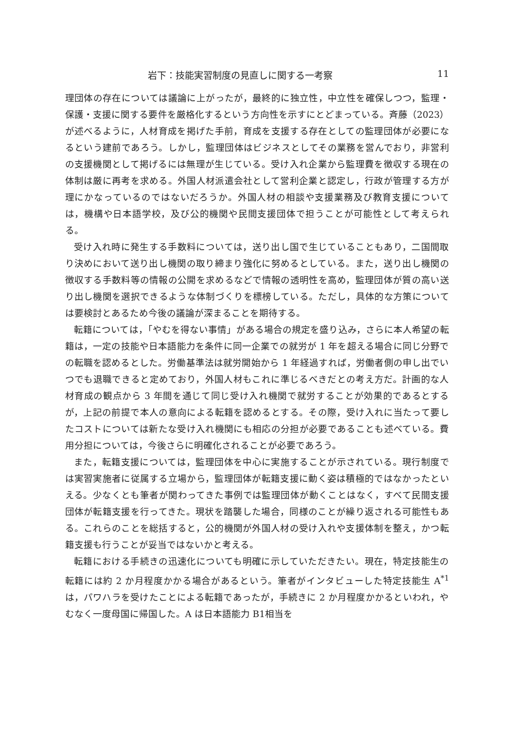岩下：技能実習制度の見直しに関する一考察 11
理団体の存在については議論に上がったが，最終的に独立性，中立性を確保しつつ，監理・保護・支援に関する要件を厳格化するという方向性を示すにとどまっている。斉藤（2023）が述べるように，人材育成を掲げた手前，育成を支援する存在としての監理団体が必要になるという建前であろう。しかし，監理団体はビジネスとしてその業務を営んでおり，非営利の支援機関として掲げるには無理が生じている。受け入れ企業から監理費を徴収する現在の体制は厳に再考を求める。外国人材派遣会社として営利企業と認定し，行政が管理する方が理にかなっているのではないだろうか。外国人材の相談や支援業務及び教育支援については，機構や日本語学校，及び公的機関や民間支援団体で担うことが可能性として考えられる。
受け入れ時に発生する手数料については，送り出し国で生じていることもあり，二国間取り決めにおいて送り出し機関の取り締まり強化に努めるとしている。また，送り出し機関の徴収する手数料等の情報の公開を求めるなどで情報の透明性を高め，監理団体が質の高い送り出し機関を選択できるような体制づくりを標榜している。ただし，具体的な方策については要検討とあるため今後の議論が深まることを期待する。
転籍については，「やむを得ない事情」がある場合の規定を盛り込み，さらに本人希望の転籍は，一定の技能や日本語能力を条件に同一企業での就労が 1 年を超える場合に同じ分野での転職を認めるとした。労働基準法は就労開始から 1 年経過すれば，労働者側の申し出でいつでも退職できると定めており，外国人材もこれに準じるべきだとの考え方だ。計画的な人材育成の観点から 3 年間を通じて同じ受け入れ機関で就労することが効果的であるとするが，上記の前提で本人の意向による転籍を認めるとする。その際，受け入れに当たって要したコストについては新たな受け入れ機関にも相応の分担が必要であることも述べている。費用分担については，今後さらに明確化されることが必要であろう。
また，転籍支援については，監理団体を中心に実施することが示されている。現行制度では実習実施者に従属する立場から，監理団体が転籍支援に動く姿は積極的ではなかったといえる。少なくとも筆者が関わってきた事例では監理団体が動くことはなく，すべて民間支援団体が転籍支援を行ってきた。現状を踏襲した場合，同様のことが繰り返される可能性もある。これらのことを総括すると，公的機関が外国人材の受け入れや支援体制を整え，かつ転籍支援も行うことが妥当ではないかと考える。
転籍における手続きの迅速化についても明確に示していただきたい。現在，特定技能生の転籍には約 2 か月程度かかる場合があるという。筆者がインタビューした特定技能生 A<sup>*1</sup>は，パワハラを受けたことによる転籍であったが，手続きに 2 か月程度かかるといわれ，やむなく一度母国に帰国した。A は日本語能力 B1相当を